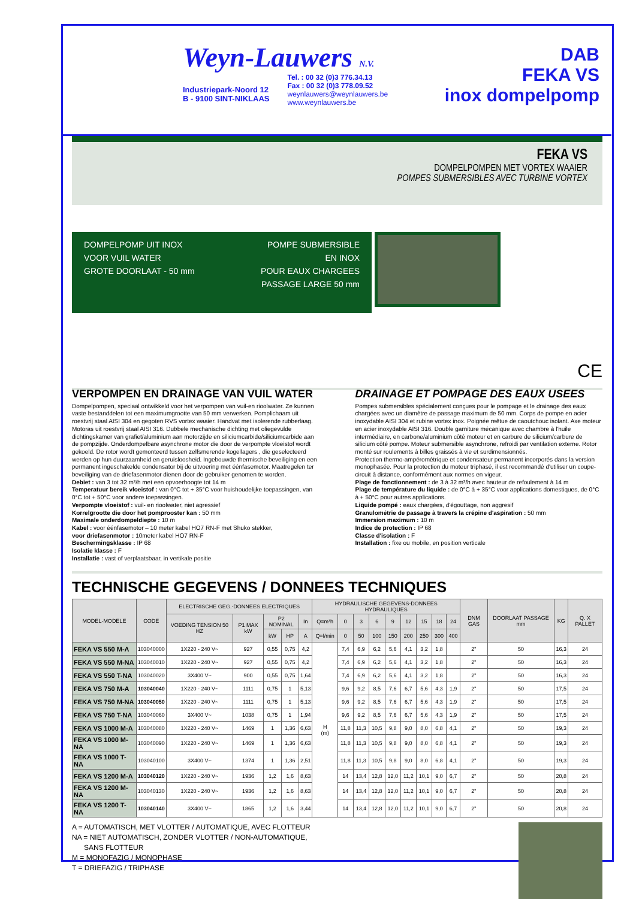Weyn-Lauwers N.V.
Industriepark-Noord 12
B - 9100 SINT-NIKLAAS
Tel. : 00 32 (0)3 776.34.13
Fax : 00 32 (0)3 778.09.52
weynlauwers@weynlauwers.be
www.weynlauwers.be
DAB
FEKA VS
inox dompelpomp
FEKA VS
DOMPELPOMPEN MET VORTEX WAAIER
POMPES SUBMERSIBLES AVEC TURBINE VORTEX
DOMPELPOMP UIT INOX
VOOR VUIL WATER
GROTE DOORLAAT - 50 mm
POMPE SUBMERSIBLE
EN INOX
POUR EAUX CHARGEES
PASSAGE LARGE 50 mm
CE
VERPOMPEN EN DRAINAGE VAN VUIL WATER
Dompelpompen, speciaal ontwikkeld voor het verpompen van vuil-en rioolwater. Ze kunnen vaste bestanddelen tot een maximumgrootte van 50 mm verwerken. Pomplichaam uit roestvrij staal AISI 304 en gegoten RVS vortex waaier. Handvat met isolerende rubberlaag. Motoras uit roestvrij staal AISI 316. Dubbele mechanische dichting met oliegevulde dichtingskamer van grafiet/aluminium aan motorzijde en siliciumcarbide/siliciumcarbide aan de pompzijde. Onderdompelbare asynchrone motor die door de verpompte vloeistof wordt gekoeld. De rotor wordt gemonteerd tussen zelfsmerende kogellagers , die geselecteerd werden op hun duurzaamheid en geruisloosheid. Ingebouwde thermische beveiliging en een permanent ingeschakelde condensator bij de uitvoering met éénfasemotor. Maatregelen ter beveiliging van de driefasenmotor dienen door de gebruiker genomen te worden.
Debiet : van 3 tot 32 m³/h met een opvoerhoogte tot 14 m
Temperatuur bereik vloeistof : van 0°C tot + 35°C voor huishoudelijke toepassingen, van 0°C tot + 50°C voor andere toepassingen.
Verpompte vloeistof : vuil- en rioolwater, niet agressief
Korrelgrootte die door het pomprooster kan : 50 mm
Maximale onderdompeldiepte : 10 m
Kabel : voor éénfasemotor – 10 meter kabel HO7 RN-F met Shuko stekker,
voor driefasenmotor : 10meter kabel HO7 RN-F
Beschermingsklasse : IP 68
Isolatie klasse : F
Installatie : vast of verplaatsbaar, in vertikale positie
DRAINAGE ET POMPAGE DES EAUX USEES
Pompes submersibles spécialement conçues pour le pompage et le drainage des eaux chargées avec un diamètre de passage maximum de 50 mm. Corps de pompe en acier inoxydable AISI 304 et rubine vortex inox. Poignée reêtue de caoutchouc isolant. Axe moteur en acier inoxydable AISI 316. Double garniture mécanique avec chambre à l'huile intermédiaire, en carbone/aluminium côté moteur et en carbure de silicium/carbure de silicium côté pompe. Moteur submersible asynchrone, refroidi par ventilation externe. Rotor monté sur roulements à billes graissés à vie et surdimensionnés.
Protection thermo-ampérométrique et condensateur permanent incorporés dans la version monophasée. Pour la protection du moteur triphasé, il est recommandé d'utiliser un coupe-circuit à distance, conformément aux normes en vigeur.
Plage de fonctionnement : de 3 à 32 m³/h avec hauteur de refoulement à 14 m
Plage de température du liquide : de 0°C à + 35°C voor applications domestiques, de 0°C à + 50°C pour autres applications.
Liquide pompé : eaux chargées, d'égouttage, non aggresif
Granulométrie de passage à travers la crépine d'aspiration : 50 mm
Immersion maximum : 10 m
Indice de protection : IP 68
Classe d'isolation : F
Installation : fixe ou mobile, en position verticale
TECHNISCHE GEGEVENS / DONNEES TECHNIQUES
| MODEL-MODELE | CODE | ELECTRISCHE GEG.-DONNEES ELECTRIQUES | | | | | HYDRAULISCHE GEGEVENS-DONNEES HYDRAULIQUES | | | | | | | | | DNM GAS | DOORLAAT PASSAGE mm | KG | Q. X PALLET |
| --- | --- | --- | --- | --- | --- | --- | --- | --- | --- | --- | --- | --- | --- | --- | --- | --- | --- | --- | --- |
| | | VOEDING TENSION 50 HZ | P1 MAX kW | P2 NOMINAL | | In | Q=m³h | 0 | 3 | 6 | 9 | 12 | 15 | 18 | 24 | | | | |
| | | | | kW | HP | A | Q=l/min | 0 | 50 | 100 | 150 | 200 | 250 | 300 | 400 | | | | |
| FEKA VS 550 M-A | 103040000 | 1X220 - 240 V~ | 927 | 0,55 | 0,75 | 4,2 | H (m) | 7,4 | 6,9 | 6,2 | 5,6 | 4,1 | 3,2 | 1,8 | | 2" | 50 | 16,3 | 24 |
| FEKA VS 550 M-NA | 103040010 | 1X220 - 240 V~ | 927 | 0,55 | 0,75 | 4,2 | | 7,4 | 6,9 | 6,2 | 5,6 | 4,1 | 3,2 | 1,8 | | 2" | 50 | 16,3 | 24 |
| FEKA VS 550 T-NA | 103040020 | 3X400 V~ | 900 | 0,55 | 0,75 | 1,64 | | 7,4 | 6,9 | 6,2 | 5,6 | 4,1 | 3,2 | 1,8 | | 2" | 50 | 16,3 | 24 |
| FEKA VS 750 M-A | 103040040 | 1X220 - 240 V~ | 1111 | 0,75 | 1 | 5,13 | | 9,6 | 9,2 | 8,5 | 7,6 | 6,7 | 5,6 | 4,3 | 1,9 | 2" | 50 | 17,5 | 24 |
| FEKA VS 750 M-NA | 103040050 | 1X220 - 240 V~ | 1111 | 0,75 | 1 | 5,13 | | 9,6 | 9,2 | 8,5 | 7,6 | 6,7 | 5,6 | 4,3 | 1,9 | 2" | 50 | 17,5 | 24 |
| FEKA VS 750 T-NA | 103040060 | 3X400 V~ | 1038 | 0,75 | 1 | 1,94 | | 9,6 | 9,2 | 8,5 | 7,6 | 6,7 | 5,6 | 4,3 | 1,9 | 2" | 50 | 17,5 | 24 |
| FEKA VS 1000 M-A | 103040080 | 1X220 - 240 V~ | 1469 | 1 | 1,36 | 6,63 | | 11,8 | 11,3 | 10,5 | 9,8 | 9,0 | 8,0 | 6,8 | 4,1 | 2" | 50 | 19,3 | 24 |
| FEKA VS 1000 M-NA | 103040090 | 1X220 - 240 V~ | 1469 | 1 | 1,36 | 6,63 | | 11,8 | 11,3 | 10,5 | 9,8 | 9,0 | 8,0 | 6,8 | 4,1 | 2" | 50 | 19,3 | 24 |
| FEKA VS 1000 T-NA | 103040100 | 3X400 V~ | 1374 | 1 | 1,36 | 2,51 | | 11,8 | 11,3 | 10,5 | 9,8 | 9,0 | 8,0 | 6,8 | 4,1 | 2" | 50 | 19,3 | 24 |
| FEKA VS 1200 M-A | 103040120 | 1X220 - 240 V~ | 1936 | 1,2 | 1,6 | 8,63 | | 14 | 13,4 | 12,8 | 12,0 | 11,2 | 10,1 | 9,0 | 6,7 | 2" | 50 | 20,8 | 24 |
| FEKA VS 1200 M-NA | 103040130 | 1X220 - 240 V~ | 1936 | 1,2 | 1,6 | 8,63 | | 14 | 13,4 | 12,8 | 12,0 | 11,2 | 10,1 | 9,0 | 6,7 | 2" | 50 | 20,8 | 24 |
| FEKA VS 1200 T-NA | 103040140 | 3X400 V~ | 1865 | 1,2 | 1,6 | 3,44 | | 14 | 13,4 | 12,8 | 12,0 | 11,2 | 10,1 | 9,0 | 6,7 | 2" | 50 | 20,8 | 24 |
A = AUTOMATISCH, MET VLOTTER / AUTOMATIQUE, AVEC FLOTTEUR
NA = NIET AUTOMATISCH, ZONDER VLOTTER / NON-AUTOMATIQUE,
SANS FLOTTEUR
M = MONOFAZIG / MONOPHASE
T = DRIEFAZIG / TRIPHASE